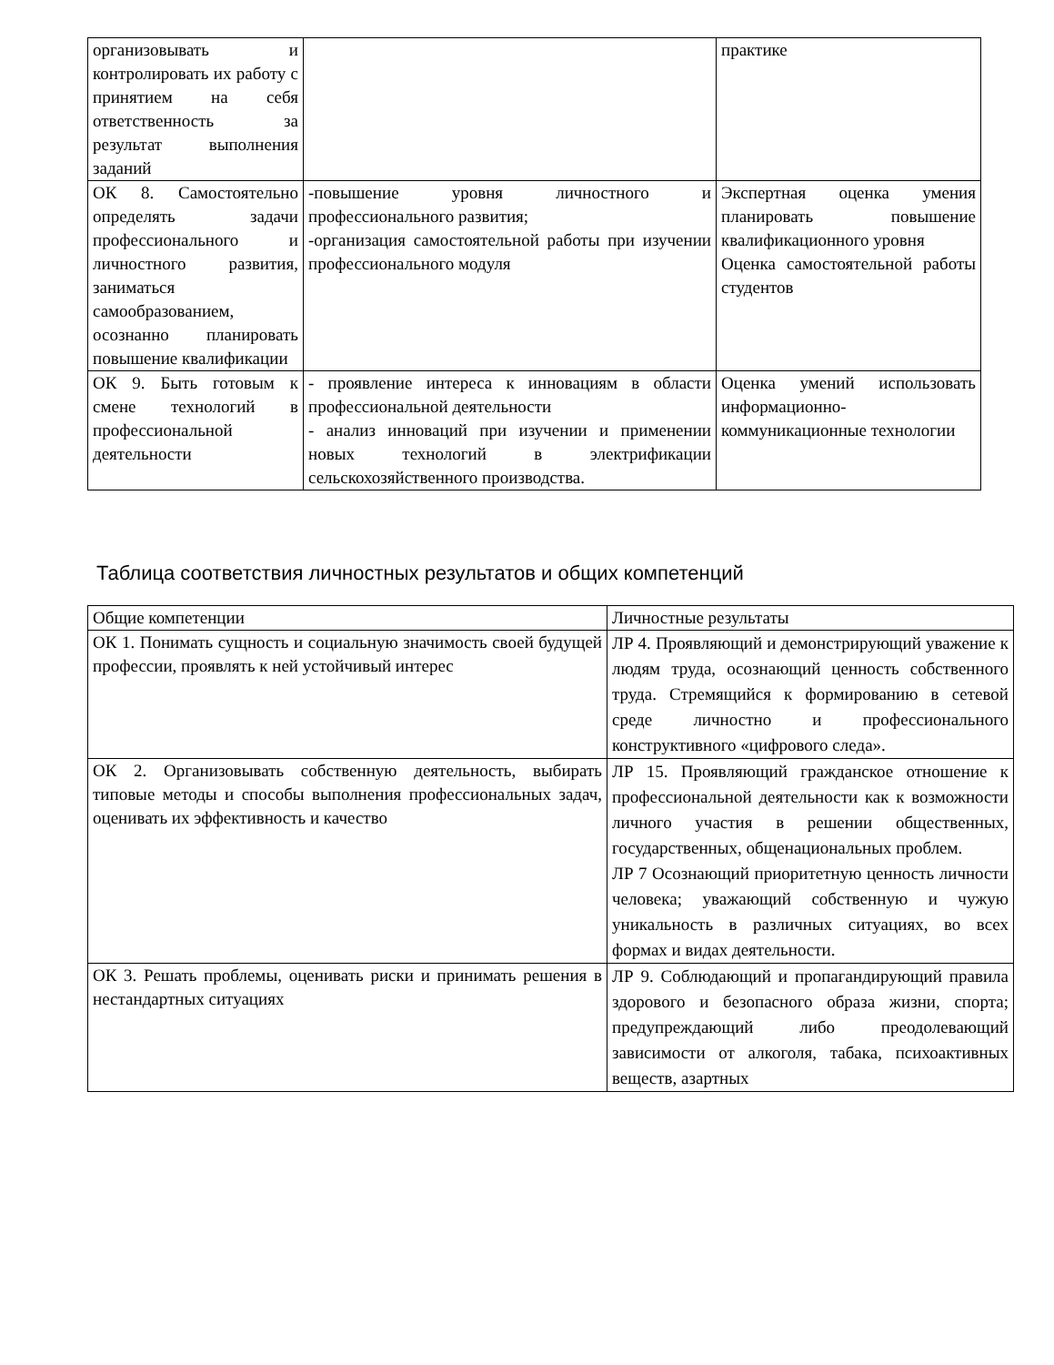| организовывать и контролировать их работу с принятием на себя ответственность за результат выполнения заданий | | практике |
| ОК 8. Самостоятельно определять задачи профессионального и личностного развития, заниматься самообразованием, осознанно планировать повышение квалификации | -повышение уровня личностного и профессионального развития; -организация самостоятельной работы при изучении профессионального модуля | Экспертная оценка умения планировать повышение квалификационного уровня Оценка самостоятельной работы студентов |
| ОК 9. Быть готовым к смене технологий в профессиональной деятельности | - проявление интереса к инновациям в области профессиональной деятельности - анализ инноваций при изучении и применении новых технологий в электрификации сельскохозяйственного производства. | Оценка умений использовать информационно-коммуникационные технологии |
Таблица соответствия личностных результатов и общих компетенций
| Общие компетенции | Личностные результаты |
| ОК 1. Понимать сущность и социальную значимость своей будущей профессии, проявлять к ней устойчивый интерес | ЛР 4. Проявляющий и демонстрирующий уважение к людям труда, осознающий ценность собственного труда. Стремящийся к формированию в сетевой среде личностно и профессионального конструктивного «цифрового следа». |
| ОК 2. Организовывать собственную деятельность, выбирать типовые методы и способы выполнения профессиональных задач, оценивать их эффективность и качество | ЛР 15. Проявляющий гражданское отношение к профессиональной деятельности как к возможности личного участия в решении общественных, государственных, общенациональных проблем. ЛР 7 Осознающий приоритетную ценность личности человека; уважающий собственную и чужую уникальность в различных ситуациях, во всех формах и видах деятельности. |
| ОК 3. Решать проблемы, оценивать риски и принимать решения в нестандартных ситуациях | ЛР 9. Соблюдающий и пропагандирующий правила здорового и безопасного образа жизни, спорта; предупреждающий либо преодолевающий зависимости от алкоголя, табака, психоактивных веществ, азартных |